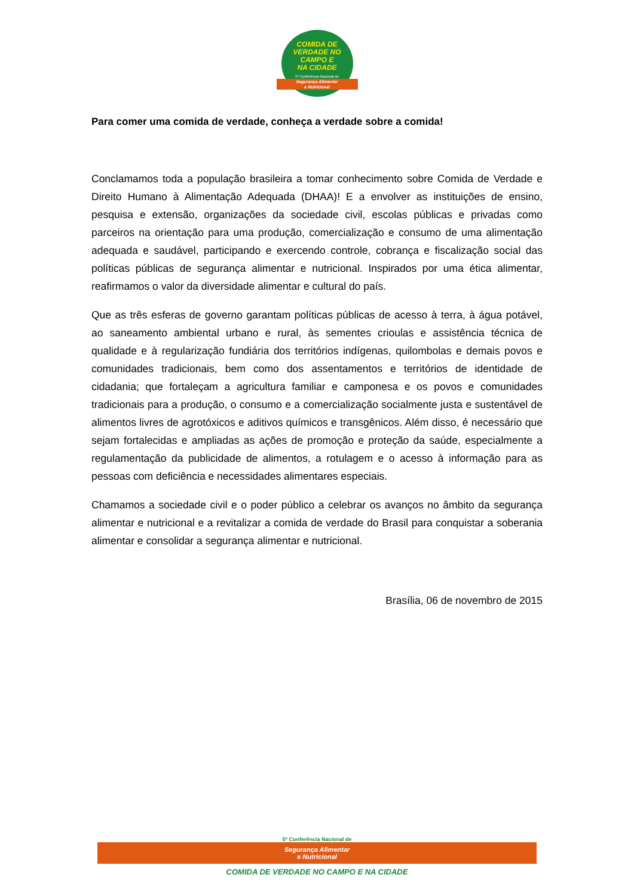COMIDA DE
VERDADE NO
CAMPO E
NA CIDADE
5ª Conferência Nacional de
Segurança Alimentar
e Nutricional
Para comer uma comida de verdade, conheça a verdade sobre a comida!
Conclamamos toda a população brasileira a tomar conhecimento sobre Comida de Verdade e Direito Humano à Alimentação Adequada (DHAA)! E a envolver as instituições de ensino, pesquisa e extensão, organizações da sociedade civil, escolas públicas e privadas como parceiros na orientação para uma produção, comercialização e consumo de uma alimentação adequada e saudável, participando e exercendo controle, cobrança e fiscalização social das políticas públicas de segurança alimentar e nutricional. Inspirados por uma ética alimentar, reafirmamos o valor da diversidade alimentar e cultural do país.
Que as três esferas de governo garantam políticas públicas de acesso à terra, à água potável, ao saneamento ambiental urbano e rural, às sementes crioulas e assistência técnica de qualidade e à regularização fundiária dos territórios indígenas, quilombolas e demais povos e comunidades tradicionais, bem como dos assentamentos e territórios de identidade de cidadania; que fortaleçam a agricultura familiar e camponesa e os povos e comunidades tradicionais para a produção, o consumo e a comercialização socialmente justa e sustentável de alimentos livres de agrotóxicos e aditivos químicos e transgênicos. Além disso, é necessário que sejam fortalecidas e ampliadas as ações de promoção e proteção da saúde, especialmente a regulamentação da publicidade de alimentos, a rotulagem e o acesso à informação para as pessoas com deficiência e necessidades alimentares especiais.
Chamamos a sociedade civil e o poder público a celebrar os avanços no âmbito da segurança alimentar e nutricional e a revitalizar a comida de verdade do Brasil para conquistar a soberania alimentar e consolidar a segurança alimentar e nutricional.
Brasília, 06 de novembro de 2015
5ª Conferência Nacional de
Segurança Alimentar
e Nutricional
COMIDA DE VERDADE NO CAMPO E NA CIDADE